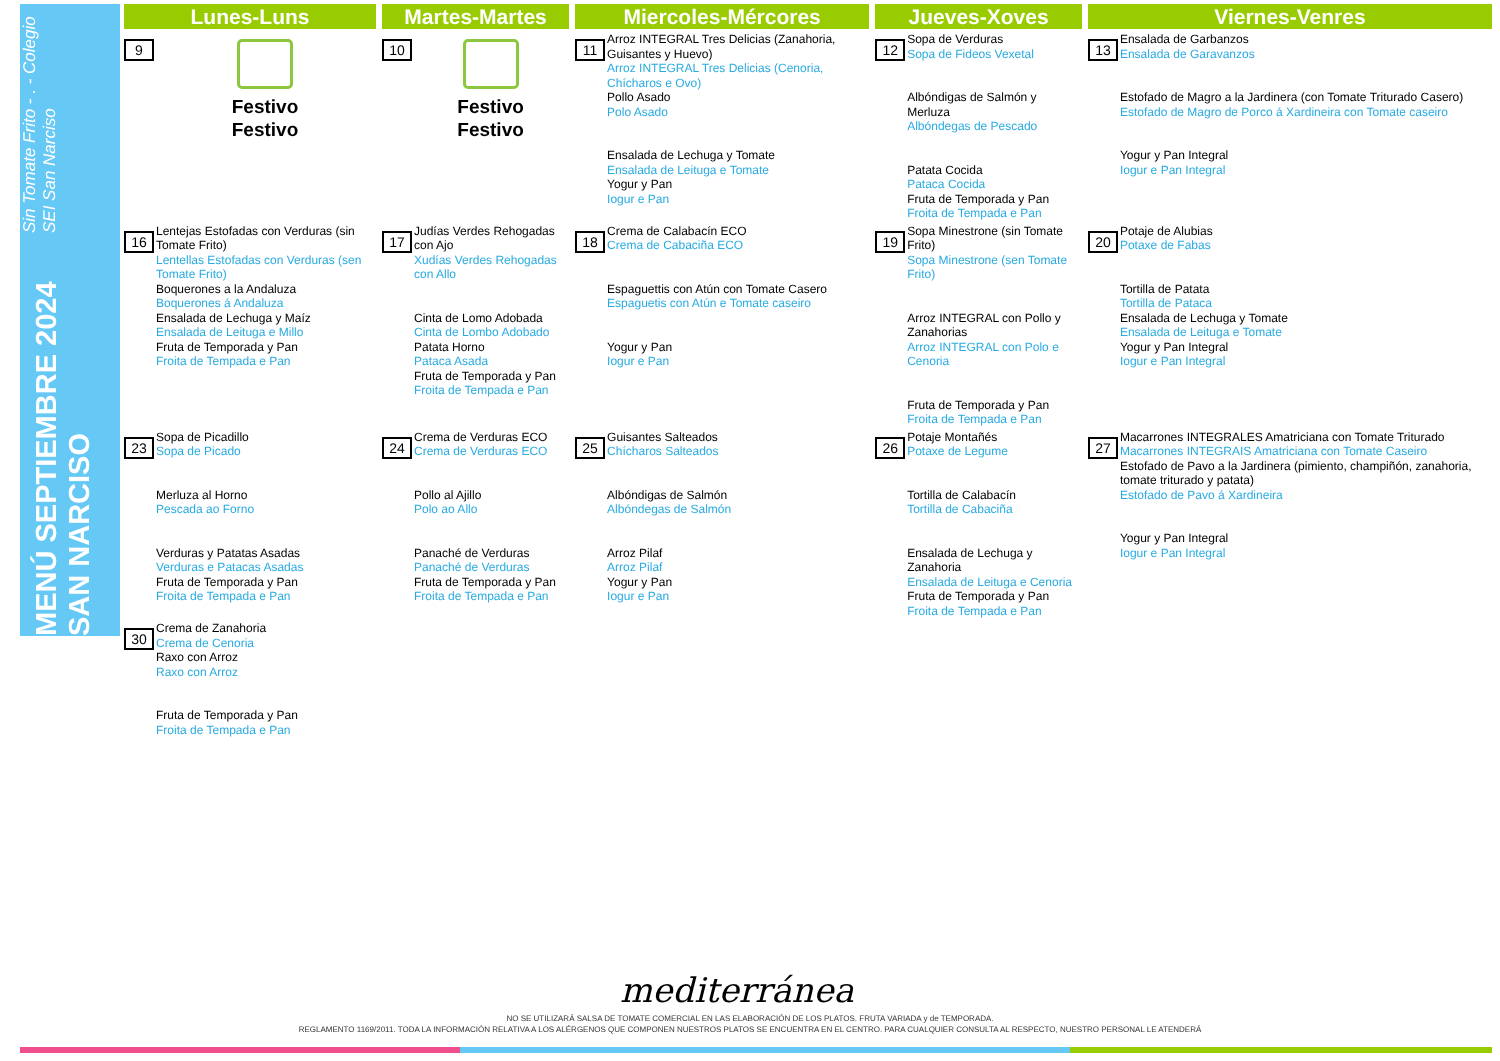MENÚ SEPTIEMBRE 2024 SAN NARCISO
Sin Tomate Frito - . - Colegio SEI San Narciso
| Lunes-Luns | | | Martes-Martes | | | Miercoles-Mércores | | | Jueves-Xoves | | | Viernes-Venres | |
| --- | --- | --- | --- | --- | --- | --- | --- | --- | --- | --- | --- | --- | --- |
| 9 | Festivo Festivo | | 10 | Festivo Festivo | | 11 | Arroz INTEGRAL Tres Delicias (Zanahoria, Guisantes y Huevo) Arroz INTEGRAL Tres Delicias (Cenoria, Chícharos e Ovo) Pollo Asado Polo Asado Ensalada de Lechuga y Tomate Ensalada de Leituga e Tomate Yogur y Pan Iogur e Pan | | 12 | Sopa de Verduras Sopa de Fideos Vexetal Albóndigas de Salmón y Merluza Albóndegas de Pescado Patata Cocida Pataca Cocida Fruta de Temporada y Pan Froita de Tempada e Pan | | 13 | Ensalada de Garbanzos Ensalada de Garavanzos Estofado de Magro a la Jardinera (con Tomate Triturado Casero) Estofado de Magro de Porco á Xardineira con Tomate caseiro Yogur y Pan Integral Iogur e Pan Integral |
| 16 | Lentejas Estofadas con Verduras (sin Tomate Frito) Lentellas Estofadas con Verduras (sen Tomate Frito) Boquerones a la Andaluza Boquerones á Andaluza Ensalada de Lechuga y Maíz Ensalada de Leituga e Millo Fruta de Temporada y Pan Froita de Tempada e Pan | | 17 | Judías Verdes Rehogadas con Ajo Xudías Verdes Rehogadas con Allo Cinta de Lomo Adobada Cinta de Lombo Adobado Patata Horno Pataca Asada Fruta de Temporada y Pan Froita de Tempada e Pan | | 18 | Crema de Calabacín ECO Crema de Cabaciña ECO Espaguettis con Atún con Tomate Casero Espaguetis con Atún e Tomate caseiro Yogur y Pan Iogur e Pan | | 19 | Sopa Minestrone (sin Tomate Frito) Sopa Minestrone (sen Tomate Frito) Arroz INTEGRAL con Pollo y Zanahorias Arroz INTEGRAL con Polo e Cenoria Fruta de Temporada y Pan Froita de Tempada e Pan | | 20 | Potaje de Alubias Potaxe de Fabas Tortilla de Patata Tortilla de Pataca Ensalada de Lechuga y Tomate Ensalada de Leituga e Tomate Yogur y Pan Integral Iogur e Pan Integral |
| 23 | Sopa de Picadillo Sopa de Picado Merluza al Horno Pescada ao Forno Verduras y Patatas Asadas Verduras e Patacas Asadas Fruta de Temporada y Pan Froita de Tempada e Pan | | 24 | Crema de Verduras ECO Crema de Verduras ECO Pollo al Ajillo Polo ao Allo Panaché de Verduras Panaché de Verduras Fruta de Temporada y Pan Froita de Tempada e Pan | | 25 | Guisantes Salteados Chícharos Salteados Albóndigas de Salmón Albóndegas de Salmón Arroz Pilaf Arroz Pilaf Yogur y Pan Iogur e Pan | | 26 | Potaje Montañés Potaxe de Legume Tortilla de Calabacín Tortilla de Cabaciña Ensalada de Lechuga y Zanahoria Ensalada de Leituga e Cenoria Fruta de Temporada y Pan Froita de Tempada e Pan | | 27 | Macarrones INTEGRALES Amatriciana con Tomate Triturado Macarrones INTEGRAIS Amatriciana con Tomate Caseiro Estofado de Pavo a la Jardinera (pimiento, champiñón, zanahoria, tomate triturado y patata) Estofado de Pavo á Xardineira Yogur y Pan Integral Iogur e Pan Integral |
| 30 | Crema de Zanahoria Crema de Cenoria Raxo con Arroz Raxo con Arroz Fruta de Temporada y Pan Froita de Tempada e Pan | | | | | | | | | | | | |
mediterránea
NO SE UTILIZARÁ SALSA DE TOMATE COMERCIAL EN LAS ELABORACIÓN DE LOS PLATOS. FRUTA VARIADA y de TEMPORADA.
REGLAMENTO 1169/2011. TODA LA INFORMACIÓN RELATIVA A LOS ALÉRGENOS QUE COMPONEN NUESTROS PLATOS SE ENCUENTRA EN EL CENTRO. PARA CUALQUIER CONSULTA AL RESPECTO, NUESTRO PERSONAL LE ATENDERÁ